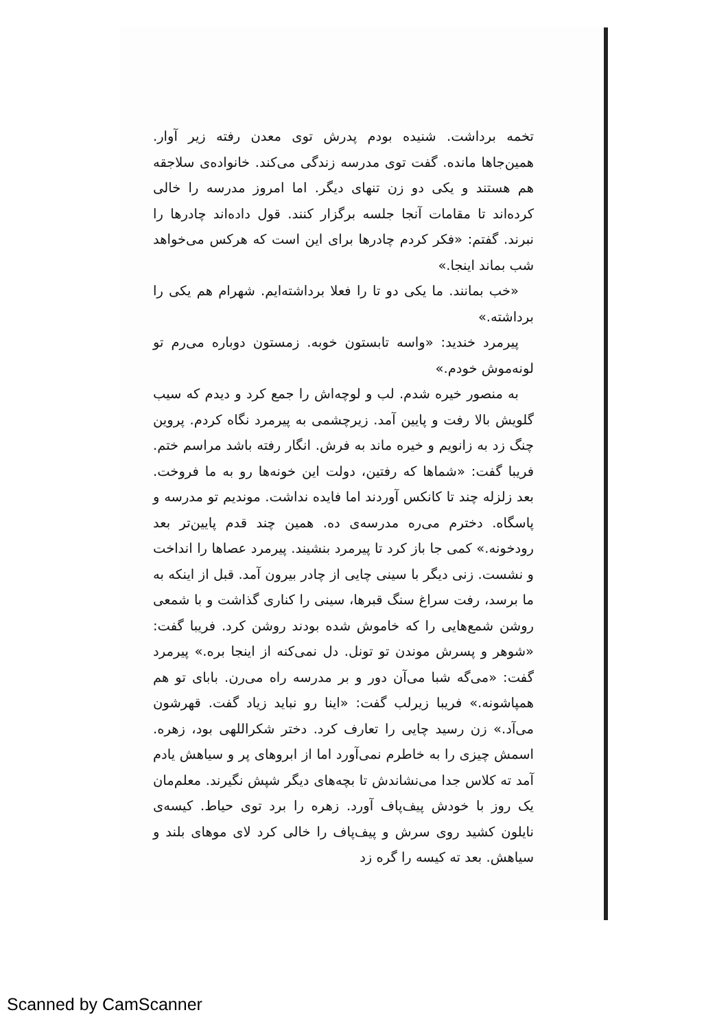تخمه برداشت. شنیده بودم پدرش توی معدن رفته زیر آوار. همین‌جاها مانده. گفت توی مدرسه زندگی می‌کند. خانواده‌ی سلاجقه هم هستند و یکی دو زن تنهای دیگر. اما امروز مدرسه را خالی کرده‌اند تا مقامات آنجا جلسه برگزار کنند. قول داده‌اند چادرها را نبرند. گفتم: «فکر کردم چادرها برای این است که هرکس می‌خواهد شب بماند اینجا.»
«خب بمانند. ما یکی دو تا را فعلا برداشته‌ایم. شهرام هم یکی را برداشته.»
پیرمرد خندید: «واسه تابستون خوبه. زمستون دوباره می‌رم تو لونه‌موش خودم.»
به منصور خیره شدم. لب و لوچه‌اش را جمع کرد و دیدم که سیب گلویش بالا رفت و پایین آمد. زیرچشمی به پیرمرد نگاه کردم. پروین چنگ زد به زانویم و خیره ماند به فرش. انگار رفته باشد مراسم ختم. فریبا گفت: «شماها که رفتین، دولت این خونه‌ها رو به ما فروخت. بعد زلزله چند تا کانکس آوردند اما فایده نداشت. موندیم تو مدرسه و پاسگاه. دخترم می‌ره مدرسه‌ی ده. همین چند قدم پایین‌تر بعد رودخونه.» کمی جا باز کرد تا پیرمرد بنشیند. پیرمرد عصاها را انداخت و نشست. زنی دیگر با سینی چایی از چادر بیرون آمد. قبل از اینکه به ما برسد، رفت سراغ سنگ قبرها، سینی را کناری گذاشت و با شمعی روشن شمع‌هایی را که خاموش شده بودند روشن کرد. فریبا گفت: «شوهر و پسرش موندن تو تونل. دل نمی‌کنه از اینجا بره.» پیرمرد گفت: «می‌گه شبا می‌آن دور و بر مدرسه راه می‌رن. بابای تو هم همپاشونه.» فریبا زیرلب گفت: «اینا رو نباید زیاد گفت. قهرشون می‌آد.» زن رسید چایی را تعارف کرد. دختر شکراللهی بود، زهره. اسمش چیزی را به خاطرم نمی‌آورد اما از ابروهای پر و سیاهش یادم آمد ته کلاس جدا می‌نشاندش تا بچه‌های دیگر شپش نگیرند. معلم‌مان یک روز با خودش پیف‌پاف آورد. زهره را برد توی حیاط. کیسه‌ی نایلون کشید روی سرش و پیف‌پاف را خالی کرد لای موهای بلند و سیاهش. بعد ته کیسه را گره زد
Scanned by CamScanner